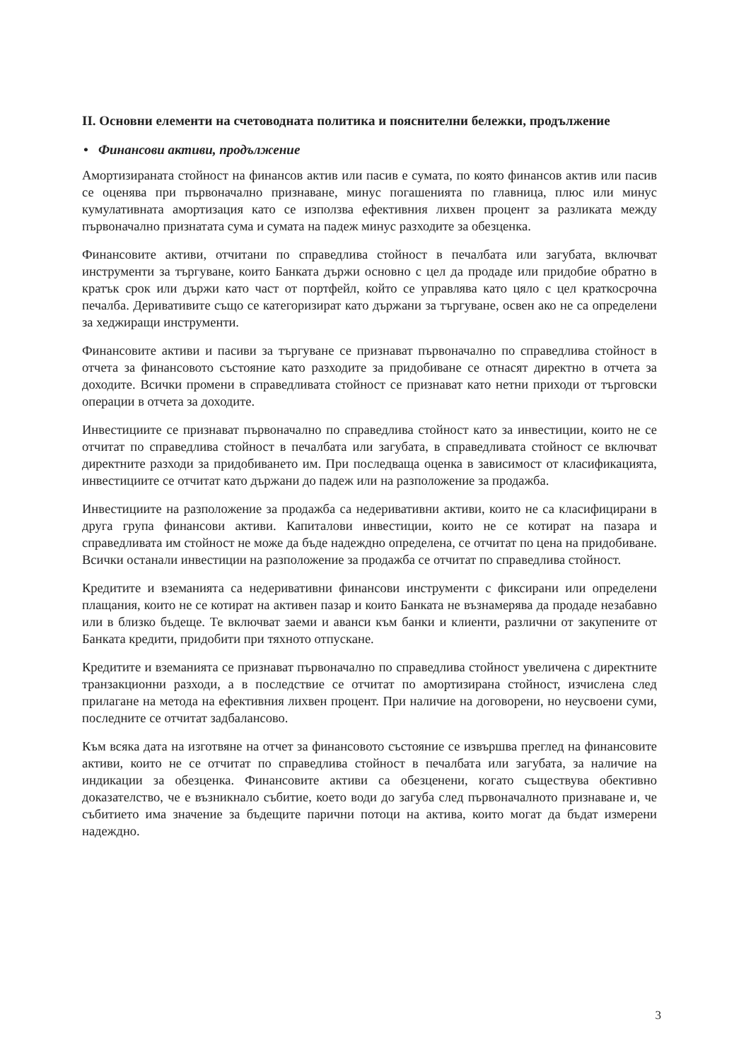II. Основни елементи на счетоводната политика и пояснителни бележки, продължение
• Финансови активи, продължение
Амортизираната стойност на финансов актив или пасив е сумата, по която финансов актив или пасив се оценява при първоначално признаване, минус погашенията по главница, плюс или минус кумулативната амортизация като се използва ефективния лихвен процент за разликата между първоначално признатата сума и сумата на падеж минус разходите за обезценка.
Финансовите активи, отчитани по справедлива стойност в печалбата или загубата, включват инструменти за търгуване, които Банката държи основно с цел да продаде или придобие обратно в кратък срок или държи като част от портфейл, който се управлява като цяло с цел краткосрочна печалба. Деривативите също се категоризират като държани за търгуване, освен ако не са определени за хеджиращи инструменти.
Финансовите активи и пасиви за търгуване се признават първоначално по справедлива стойност в отчета за финансовото състояние като разходите за придобиване се отнасят директно в отчета за доходите. Всички промени в справедливата стойност се признават като нетни приходи от търговски операции в отчета за доходите.
Инвестициите се признават първоначално по справедлива стойност като за инвестиции, които не се отчитат по справедлива стойност в печалбата или загубата, в справедливата стойност се включват директните разходи за придобиването им. При последваща оценка в зависимост от класификацията, инвестициите се отчитат като държани до падеж или на разположение за продажба.
Инвестициите на разположение за продажба са недеривативни активи, които не са класифицирани в друга група финансови активи. Капиталови инвестиции, които не се котират на пазара и справедливата им стойност не може да бъде надеждно определена, се отчитат по цена на придобиване. Всички останали инвестиции на разположение за продажба се отчитат по справедлива стойност.
Кредитите и вземанията са недеривативни финансови инструменти с фиксирани или определени плащания, които не се котират на активен пазар и които Банката не възнамерява да продаде незабавно или в близко бъдеще. Те включват заеми и аванси към банки и клиенти, различни от закупените от Банката кредити, придобити при тяхното отпускане.
Кредитите и вземанията се признават първоначално по справедлива стойност увеличена с директните транзакционни разходи, а в последствие се отчитат по амортизирана стойност, изчислена след прилагане на метода на ефективния лихвен процент. При наличие на договорени, но неусвоени суми, последните се отчитат задбалансово.
Към всяка дата на изготвяне на отчет за финансовото състояние се извършва преглед на финансовите активи, които не се отчитат по справедлива стойност в печалбата или загубата, за наличие на индикации за обезценка. Финансовите активи са обезценени, когато съществува обективно доказателство, че е възникнало събитие, което води до загуба след първоначалното признаване и, че събитието има значение за бъдещите парични потоци на актива, които могат да бъдат измерени надеждно.
3